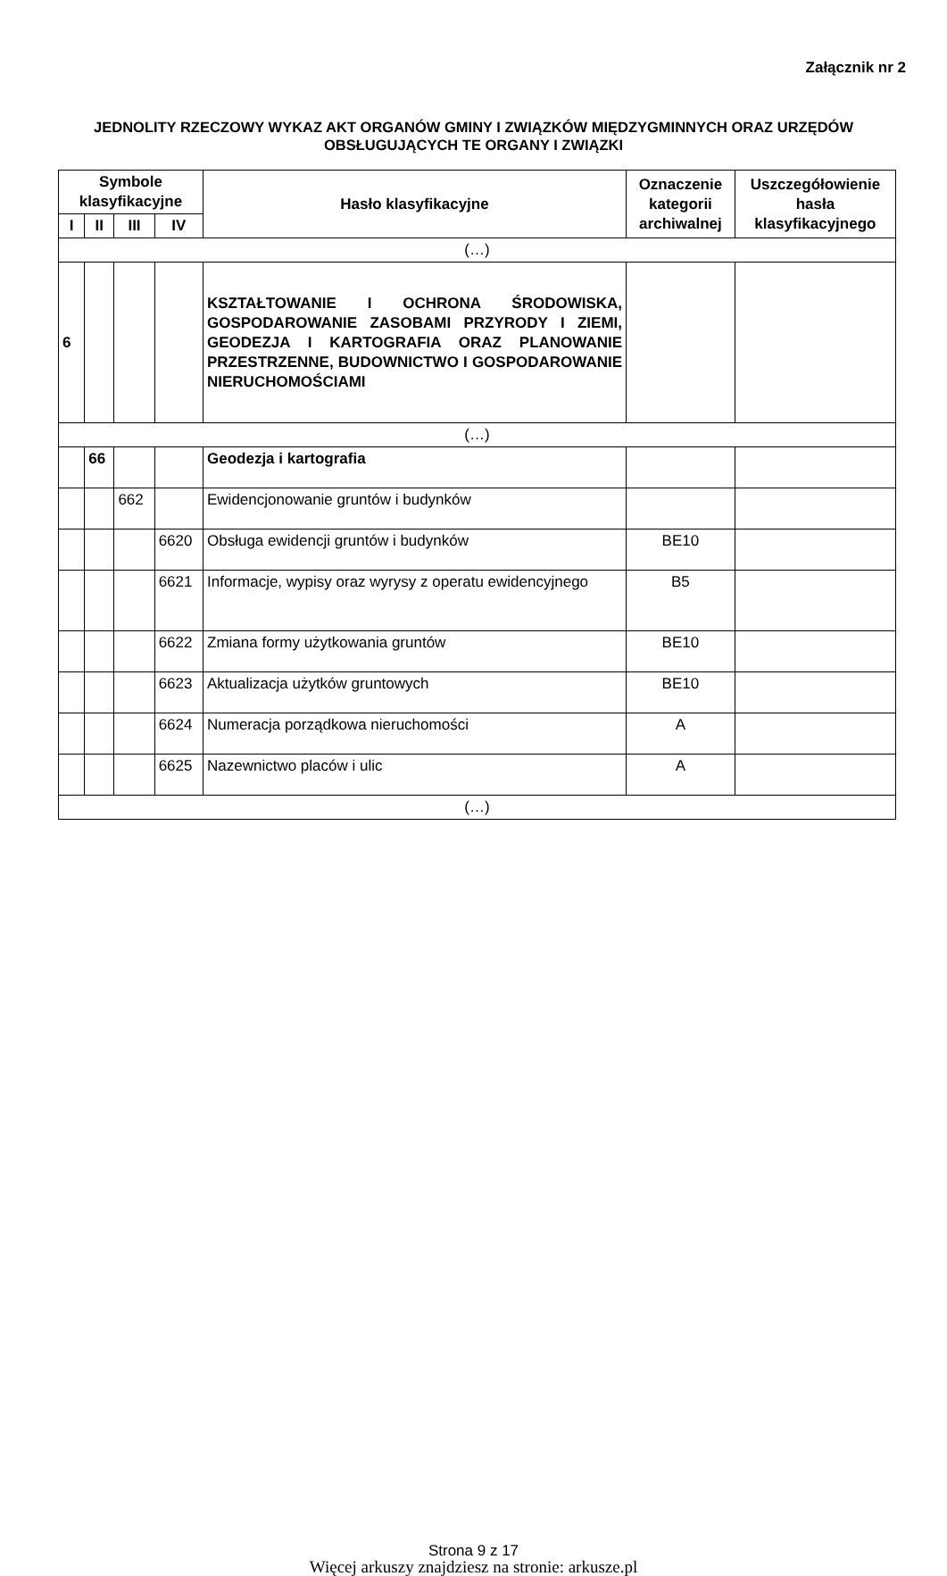Załącznik nr 2
JEDNOLITY RZECZOWY WYKAZ AKT ORGANÓW GMINY I ZWIĄZKÓW MIĘDZYGMINNYCH ORAZ URZĘDÓW OBSŁUGUJĄCYCH TE ORGANY I ZWIĄZKI
| Symbole klasyfikacyjne | | | | Hasło klasyfikacyjne | Oznaczenie kategorii archiwalnej | Uszczegółowienie hasła klasyfikacyjnego |
| --- | --- | --- | --- | --- | --- | --- |
| I | II | III | IV | | | |
| (…) | | | | | | |
| 6 | | | | KSZTAŁTOWANIE I OCHRONA ŚRODOWISKA, GOSPODAROWANIE ZASOBAMI PRZYRODY I ZIEMI, GEODEZJA I KARTOGRAFIA ORAZ PLANOWANIE PRZESTRZENNE, BUDOWNICTWO I GOSPODAROWANIE NIERUCHOMOŚCIAMI | | |
| (…) | | | | | | |
| | 66 | | | Geodezja i kartografia | | |
| | | 662 | | Ewidencjonowanie gruntów i budynków | | |
| | | | 6620 | Obsługa ewidencji gruntów i budynków | BE10 | |
| | | | 6621 | Informacje, wypisy oraz wyrysy z operatu ewidencyjnego | B5 | |
| | | | 6622 | Zmiana formy użytkowania gruntów | BE10 | |
| | | | 6623 | Aktualizacja użytków gruntowych | BE10 | |
| | | | 6624 | Numeracja porządkowa nieruchomości | A | |
| | | | 6625 | Nazewnictwo placów i ulic | A | |
| (…) | | | | | | |
Strona 9 z 17
Więcej arkuszy znajdziesz na stronie: arkusze.pl